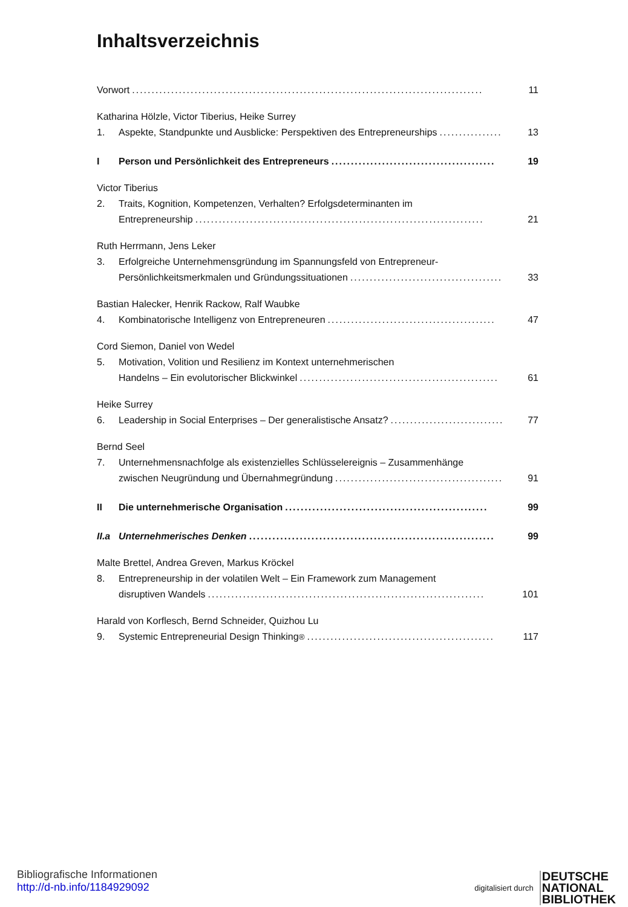Inhaltsverzeichnis
Vorwort..........................................................................................
11
Katharina Hölzle, Victor Tiberius, Heike Surrey
1. Aspekte, Standpunkte und Ausblicke: Perspektiven des Entrepreneurships....................
13
I Person und Persönlichkeit des Entrepreneurs..........................................
19
Victor Tiberius
2. Traits, Kognition, Kompetenzen, Verhalten? Erfolgsdeterminanten im
Entrepreneurship..........................................................................
21
Ruth Herrmann, Jens Leker
3. Erfolgreiche Unternehmensgründung im Spannungsfeld von Entrepreneur-
Persönlichkeitsmerkmalen und Gründungssituationen.......................................
33
Bastian Halecker, Henrik Rackow, Ralf Waubke
4. Kombinatorische Intelligenz von Entrepreneuren...........................................
47
Cord Siemon, Daniel von Wedel
5. Motivation, Volition und Resilienz im Kontext unternehmerischen
Handelns – Ein evolutorischer Blickwinkel...................................................
61
Heike Surrey
6. Leadership in Social Enterprises – Der generalistische Ansatz?..............................
77
Bernd Seel
7. Unternehmensnachfolge als existenzielles Schlüsselereignis – Zusammenhänge
zwischen Neugründung und Übernahmegründung...........................................
91
II Die unternehmerische Organisation....................................................
99
II.a
Unternehmerisches Denken...............................................................
99
Malte Brettel, Andrea Greven, Markus Kröckel
8. Entrepreneurship in der volatilen Welt – Ein Framework zum Management
disruptiven Wandels.......................................................................
101
Harald von Korflesch, Bernd Schneider, Quizhou Lu
9. Systemic Entrepreneurial Design Thinking<sup>®</sup>................................................
117
Bibliografische Informationen
http://d-nb.info/1184929092
digitalisiert durch
DEUTSCHE
NATIONAL
BIBLIOTHEK